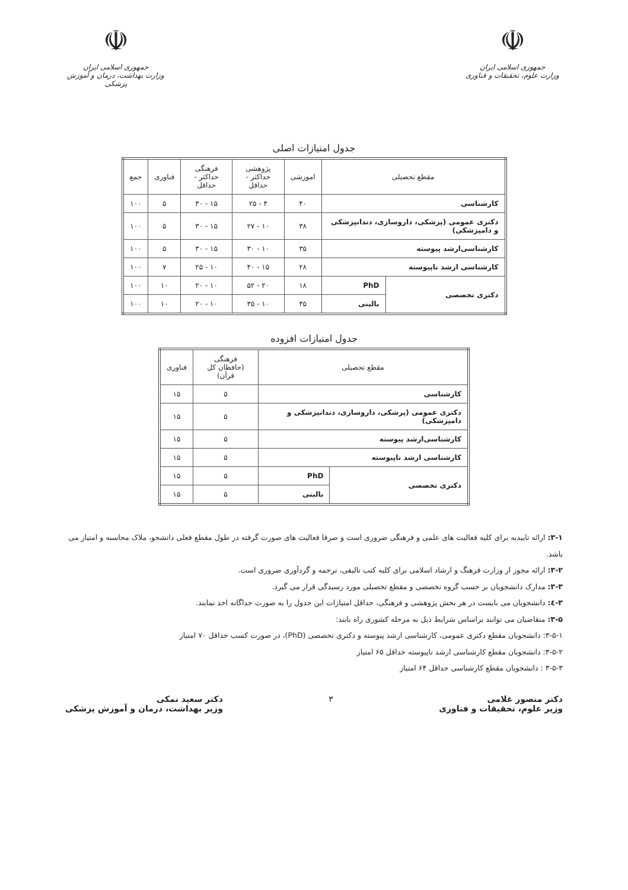☫
جمهوری اسلامی ایران
وزارت علوم، تحقیقات و فناوری
☫
جمهوری اسلامی ایران
وزارت بهداشت، درمان و آموزش پزشکی
جدول امتیازات اصلی
| مقطع تحصیلی | | اموزشی | پژوهشی حداکثر - حداقل | فرهنگی حداکثر - حداقل | فناوری | جمع |
| --- | --- | --- | --- | --- | --- | --- |
| کارشناسی | | ۴۰ | ۴ - ۲۵ | ۱۵ - ۳۰ | ۵ | ۱۰۰ |
| دکتری عمومی (پزشکی، داروسازی، دندانپزشکی و دامپزشکی) | | ۳۸ | ۱۰ - ۲۷ | ۱۵ - ۳۰ | ۵ | ۱۰۰ |
| کارشناسی‌ارشد پیوسته | | ۳۵ | ۱۰ - ۳۰ | ۱۵ - ۳۰ | ۵ | ۱۰۰ |
| کارشناسی ارشد ناپیوسته | | ۲۸ | ۱۵ - ۴۰ | ۱۰ - ۲۵ | ۷ | ۱۰۰ |
| دکتری تخصصی | PhD | ۱۸ | ۲۰ - ۵۲ | ۱۰ - ۲۰ | ۱۰ | ۱۰۰ |
| | بالینی | ۳۵ | ۱۰ - ۳۵ | ۱۰ - ۲۰ | ۱۰ | ۱۰۰ |
جدول امتیازات افزوده
| مقطع تحصیلی | | فرهنگی (حافظان کل قرآن) | فناوری |
| --- | --- | --- | --- |
| کارشناسی | | ۵ | ۱۵ |
| دکتری عمومی (پزشکی، داروسازی، دندانپزشکی و دامپزشکی) | | ۵ | ۱۵ |
| کارشناسی‌ارشد پیوسته | | ۵ | ۱۵ |
| کارشناسی ارشد ناپیوسته | | ۵ | ۱۵ |
| دکتری تخصصی | PhD | ۵ | ۱۵ |
| | بالینی | ۵ | ۱۵ |
۳-۱: ارائه تاییدیه برای کلیه فعالیت های علمی و فرهنگی ضروری است و صرفا فعالیت های صورت گرفته در طول مقطع فعلی دانشجو، ملاک محاسبه و امتیاز می باشد.
۳-۲: ارائه مجوز از وزارت فرهنگ و ارشاد اسلامی برای کلیه کتب تالیفی، ترجمه و گردآوری ضروری است.
۳-۳: مدارک دانشجویان بر حسب گروه تخصصی و مقطع تحصیلی مورد رسیدگی قرار می گیرد.
۳-٤: دانشجویان می بایست در هر بخش پژوهشی و فرهنگی، حداقل امتیازات این جدول را به صورت جداگانه اخذ نمایند.
۳-۵: متقاضیان می توانند براساس شرایط ذیل به مرحله کشوری راه یابند:
۳-۵-۱: دانشجویان مقطع دکتری عمومی، کارشناسی ارشد پیوسته و دکتری تخصصی (PhD)، در صورت کسب حداقل ۷۰ امتیاز
۳-۵-۲: دانشجویان مقطع کارشناسی ارشد ناپیوسته حداقل ۶۵ امتیاز
۳-۵-۳ : دانشجویان مقطع کارشناسی حداقل ۶۴ امتیاز
دکتر منصور غلامی
وزیر علوم، تحقیقات و فناوری
۳ دکتر سعید نمکی
وزیر بهداشت، درمان و آموزش پزشکی